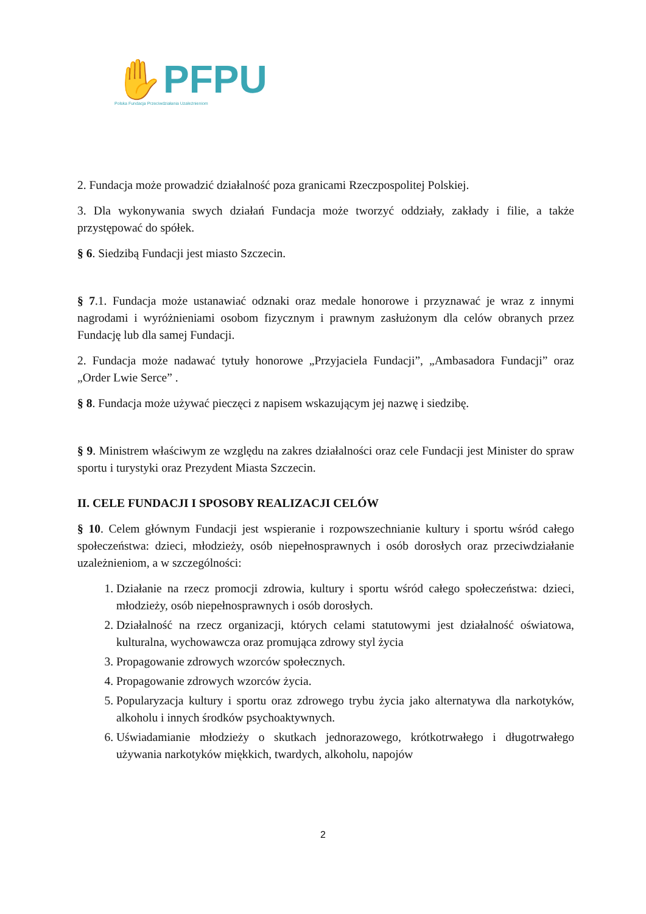✋PFPU
Polska Fundacja Przeciwdziałania Uzależnieniom
2. Fundacja może prowadzić działalność poza granicami Rzeczpospolitej Polskiej.
3. Dla wykonywania swych działań Fundacja może tworzyć oddziały, zakłady i filie, a także przystępować do spółek.
§ 6. Siedzibą Fundacji jest miasto Szczecin.
§ 7.1. Fundacja może ustanawiać odznaki oraz medale honorowe i przyznawać je wraz z innymi nagrodami i wyróżnieniami osobom fizycznym i prawnym zasłużonym dla celów obranych przez Fundację lub dla samej Fundacji.
2. Fundacja może nadawać tytuły honorowe „Przyjaciela Fundacji”, „Ambasadora Fundacji” oraz „Order Lwie Serce” .
§ 8. Fundacja może używać pieczęci z napisem wskazującym jej nazwę i siedzibę.
§ 9. Ministrem właściwym ze względu na zakres działalności oraz cele Fundacji jest Minister do spraw sportu i turystyki oraz Prezydent Miasta Szczecin.
II. CELE FUNDACJI I SPOSOBY REALIZACJI CELÓW
§ 10. Celem głównym Fundacji jest wspieranie i rozpowszechnianie kultury i sportu wśród całego społeczeństwa: dzieci, młodzieży, osób niepełnosprawnych i osób dorosłych oraz przeciwdziałanie uzależnieniom, a w szczególności:
1. Działanie na rzecz promocji zdrowia, kultury i sportu wśród całego społeczeństwa: dzieci, młodzieży, osób niepełnosprawnych i osób dorosłych.
2. Działalność na rzecz organizacji, których celami statutowymi jest działalność oświatowa, kulturalna, wychowawcza oraz promująca zdrowy styl życia
3. Propagowanie zdrowych wzorców społecznych.
4. Propagowanie zdrowych wzorców życia.
5. Popularyzacja kultury i sportu oraz zdrowego trybu życia jako alternatywa dla narkotyków, alkoholu i innych środków psychoaktywnych.
6. Uświadamianie młodzieży o skutkach jednorazowego, krótkotrwałego i długotrwałego używania narkotyków miękkich, twardych, alkoholu, napojów
2